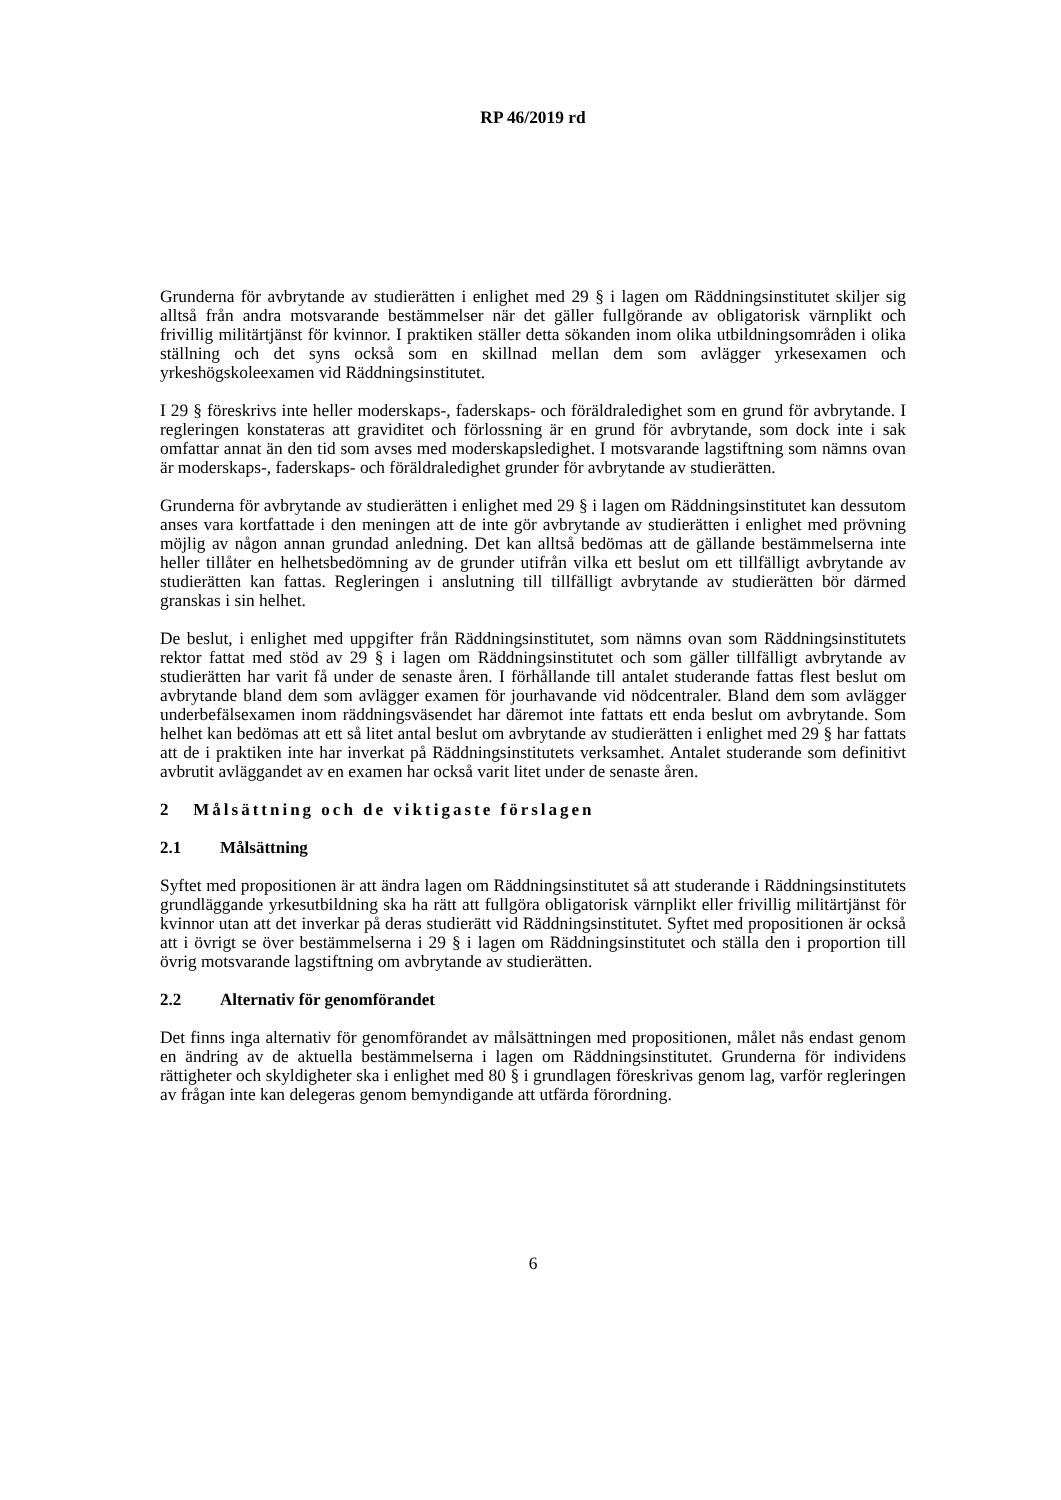RP 46/2019 rd
Grunderna för avbrytande av studierätten i enlighet med 29 § i lagen om Räddningsinstitutet skiljer sig alltså från andra motsvarande bestämmelser när det gäller fullgörande av obligatorisk värnplikt och frivillig militärtjänst för kvinnor. I praktiken ställer detta sökanden inom olika utbildningsområden i olika ställning och det syns också som en skillnad mellan dem som avlägger yrkesexamen och yrkeshögskoleexamen vid Räddningsinstitutet.
I 29 § föreskrivs inte heller moderskaps-, faderskaps- och föräldraledighet som en grund för avbrytande. I regleringen konstateras att graviditet och förlossning är en grund för avbrytande, som dock inte i sak omfattar annat än den tid som avses med moderskapsledighet. I motsvarande lagstiftning som nämns ovan är moderskaps-, faderskaps- och föräldraledighet grunder för avbrytande av studierätten.
Grunderna för avbrytande av studierätten i enlighet med 29 § i lagen om Räddningsinstitutet kan dessutom anses vara kortfattade i den meningen att de inte gör avbrytande av studierätten i enlighet med prövning möjlig av någon annan grundad anledning. Det kan alltså bedömas att de gällande bestämmelserna inte heller tillåter en helhetsbedömning av de grunder utifrån vilka ett beslut om ett tillfälligt avbrytande av studierätten kan fattas. Regleringen i anslutning till tillfälligt avbrytande av studierätten bör därmed granskas i sin helhet.
De beslut, i enlighet med uppgifter från Räddningsinstitutet, som nämns ovan som Räddningsinstitutets rektor fattat med stöd av 29 § i lagen om Räddningsinstitutet och som gäller tillfälligt avbrytande av studierätten har varit få under de senaste åren. I förhållande till antalet studerande fattas flest beslut om avbrytande bland dem som avlägger examen för jourhavande vid nödcentraler. Bland dem som avlägger underbefälsexamen inom räddningsväsendet har däremot inte fattats ett enda beslut om avbrytande. Som helhet kan bedömas att ett så litet antal beslut om avbrytande av studierätten i enlighet med 29 § har fattats att de i praktiken inte har inverkat på Räddningsinstitutets verksamhet. Antalet studerande som definitivt avbrutit avläggandet av en examen har också varit litet under de senaste åren.
2 Målsättning och de viktigaste förslagen
2.1 Målsättning
Syftet med propositionen är att ändra lagen om Räddningsinstitutet så att studerande i Räddningsinstitutets grundläggande yrkesutbildning ska ha rätt att fullgöra obligatorisk värnplikt eller frivillig militärtjänst för kvinnor utan att det inverkar på deras studierätt vid Räddningsinstitutet. Syftet med propositionen är också att i övrigt se över bestämmelserna i 29 § i lagen om Räddningsinstitutet och ställa den i proportion till övrig motsvarande lagstiftning om avbrytande av studierätten.
2.2 Alternativ för genomförandet
Det finns inga alternativ för genomförandet av målsättningen med propositionen, målet nås endast genom en ändring av de aktuella bestämmelserna i lagen om Räddningsinstitutet. Grunderna för individens rättigheter och skyldigheter ska i enlighet med 80 § i grundlagen föreskrivas genom lag, varför regleringen av frågan inte kan delegeras genom bemyndigande att utfärda förordning.
6